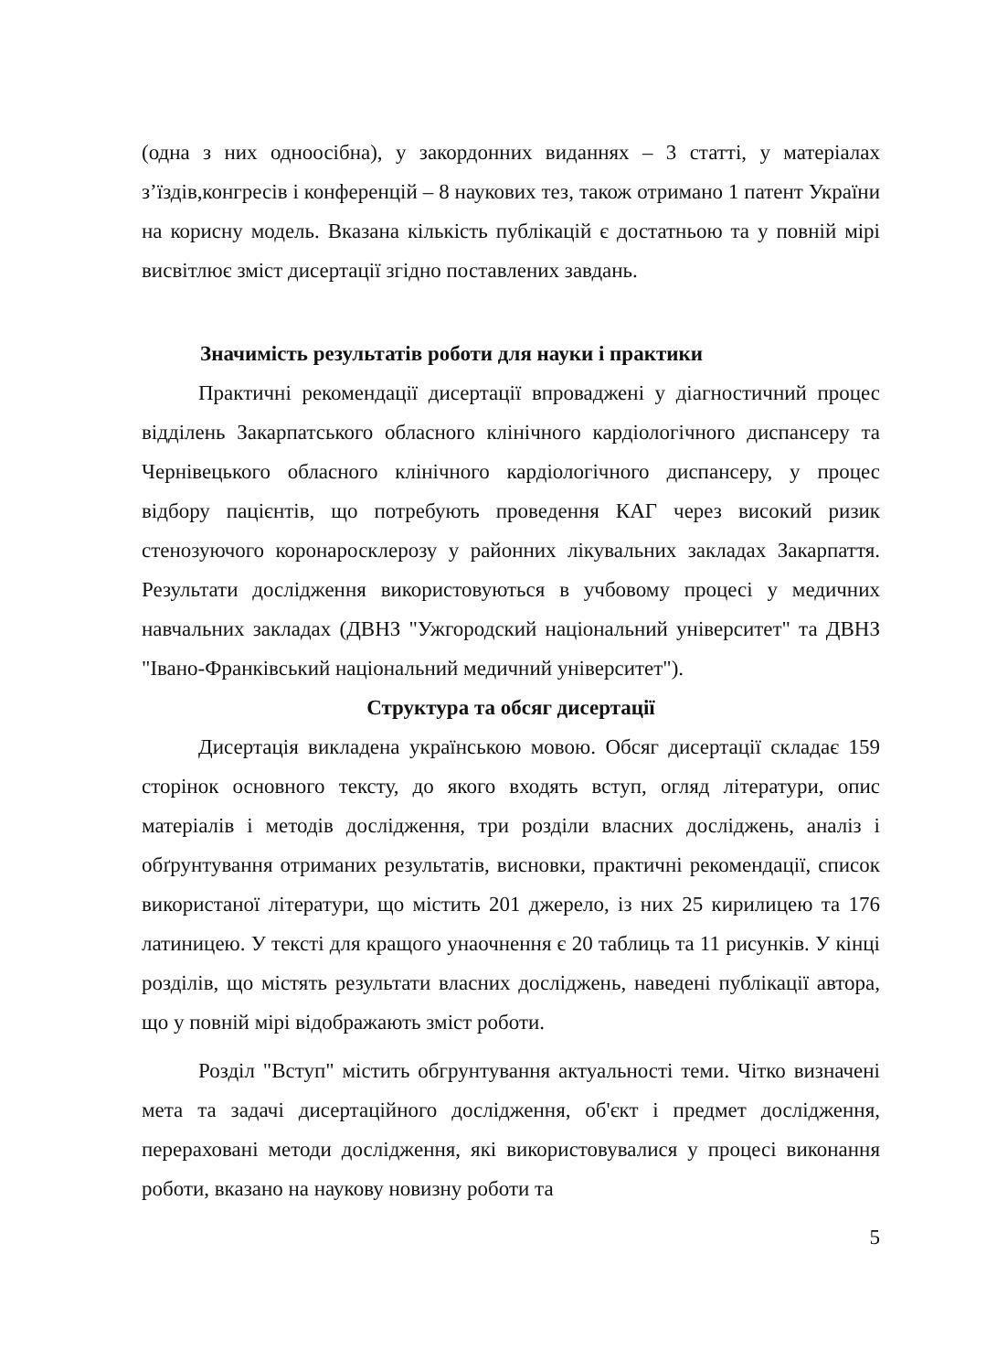(одна з них одноосібна), у закордонних виданнях – 3 статті, у матеріалах з’їздів,конгресів і конференцій – 8 наукових тез, також отримано 1 патент України на корисну модель. Вказана кількість публікацій є достатньою та у повній мірі висвітлює зміст дисертації згідно поставлених завдань.
Значимість результатів роботи для науки і практики
Практичні рекомендації дисертації впроваджені у діагностичний процес відділень Закарпатського обласного клінічного кардіологічного диспансеру та Чернівецького обласного клінічного кардіологічного диспансеру, у процес відбору пацієнтів, що потребують проведення КАГ через високий ризик стенозуючого коронаросклерозу у районних лікувальних закладах Закарпаття. Результати дослідження використовуються в учбовому процесі у медичних навчальних закладах (ДВНЗ "Ужгородский національний університет" та ДВНЗ "Івано-Франківський національний медичний університет").
Структура та обсяг дисертації
Дисертація викладена українською мовою. Обсяг дисертації складає 159 сторінок основного тексту, до якого входять вступ, огляд літератури, опис матеріалів і методів дослідження, три розділи власних досліджень, аналіз і обґрунтування отриманих результатів, висновки, практичні рекомендації, список використаної літератури, що містить 201 джерело, із них 25 кирилицею та 176 латиницею. У тексті для кращого унаочнення є 20 таблиць та 11 рисунків. У кінці розділів, що містять результати власних досліджень, наведені публікації автора, що у повній мірі відображають зміст роботи.
Розділ "Вступ" містить обгрунтування актуальності теми. Чітко визначені мета та задачі дисертаційного дослідження, об'єкт і предмет дослідження, перераховані методи дослідження, які використовувалися у процесі виконання роботи, вказано на наукову новизну роботи та
5